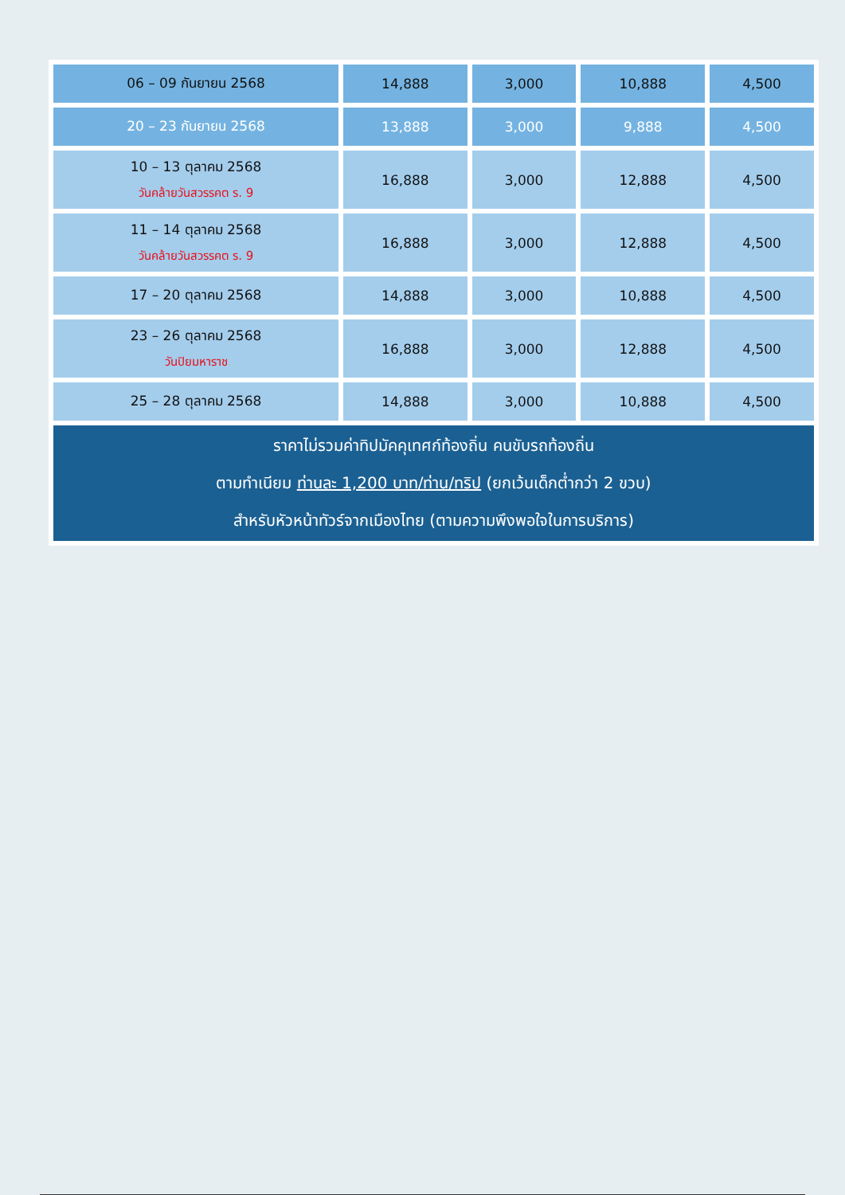| 06 – 09 กันยายน 2568 | 14,888 | 3,000 | 10,888 | 4,500 |
| 20 – 23 กันยายน 2568 | 13,888 | 3,000 | 9,888 | 4,500 |
| 10 – 13 ตุลาคม 2568 วันคล้ายวันสวรรคต ร. 9 | 16,888 | 3,000 | 12,888 | 4,500 |
| 11 – 14 ตุลาคม 2568 วันคล้ายวันสวรรคต ร. 9 | 16,888 | 3,000 | 12,888 | 4,500 |
| 17 – 20 ตุลาคม 2568 | 14,888 | 3,000 | 10,888 | 4,500 |
| 23 – 26 ตุลาคม 2568 วันปิยมหาราช | 16,888 | 3,000 | 12,888 | 4,500 |
| 25 – 28 ตุลาคม 2568 | 14,888 | 3,000 | 10,888 | 4,500 |
| ราคาไม่รวมค่าทิปมัคคุเทศก์ท้องถิ่น คนขับรถท้องถิ่น ตามทำเนียม ท่านละ 1,200 บาท/ท่าน/ทริป (ยกเว้นเด็กต่ำกว่า 2 ขวบ) สำหรับหัวหน้าทัวร์จากเมืองไทย (ตามความพึงพอใจในการบริการ) | | | | |